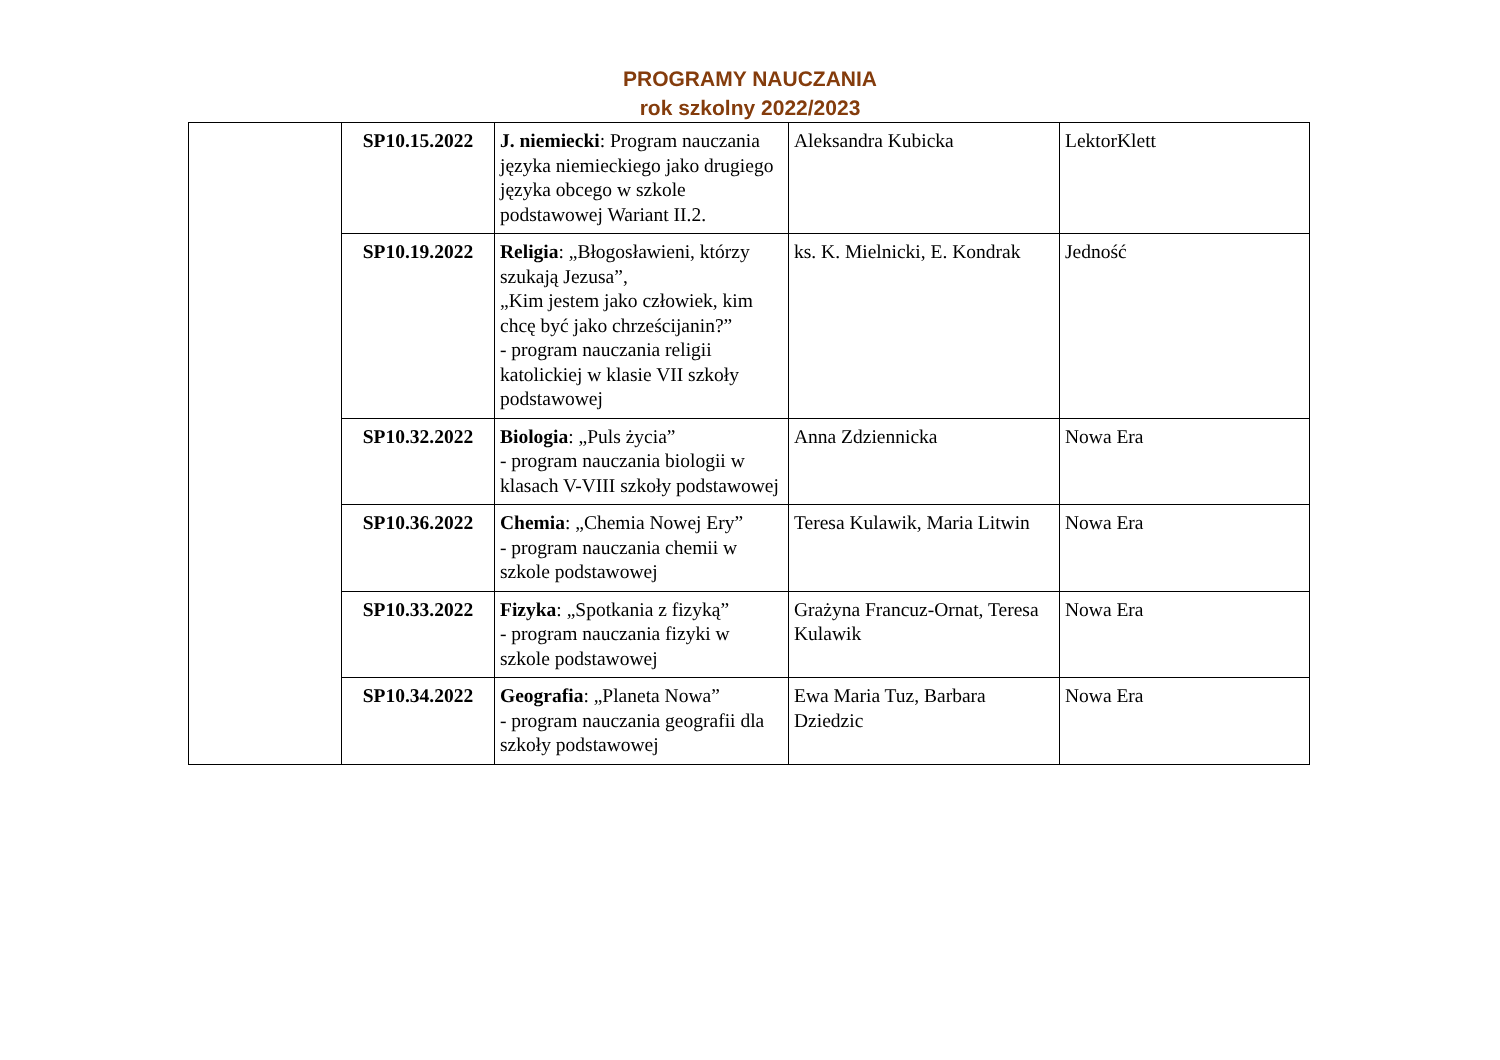PROGRAMY NAUCZANIA
rok szkolny 2022/2023
| | SP10.15.2022 | J. niemiecki : Program nauczania języka niemieckiego jako drugiego języka obcego w szkole podstawowej Wariant II.2. | Aleksandra Kubicka | LektorKlett |
| | SP10.19.2022 | Religia : „Błogosławieni, którzy szukają Jezusa”, „Kim jestem jako człowiek, kim chcę być jako chrześcijanin?” - program nauczania religii katolickiej w klasie VII szkoły podstawowej | ks. K. Mielnicki, E. Kondrak | Jedność |
| | SP10.32.2022 | Biologia : „Puls życia” - program nauczania biologii w klasach V-VIII szkoły podstawowej | Anna Zdziennicka | Nowa Era |
| | SP10.36.2022 | Chemia : „Chemia Nowej Ery” - program nauczania chemii w szkole podstawowej | Teresa Kulawik, Maria Litwin | Nowa Era |
| | SP10.33.2022 | Fizyka : „Spotkania z fizyką” - program nauczania fizyki w szkole podstawowej | Grażyna Francuz-Ornat, Teresa Kulawik | Nowa Era |
| | SP10.34.2022 | Geografia : „Planeta Nowa” - program nauczania geografii dla szkoły podstawowej | Ewa Maria Tuz, Barbara Dziedzic | Nowa Era |